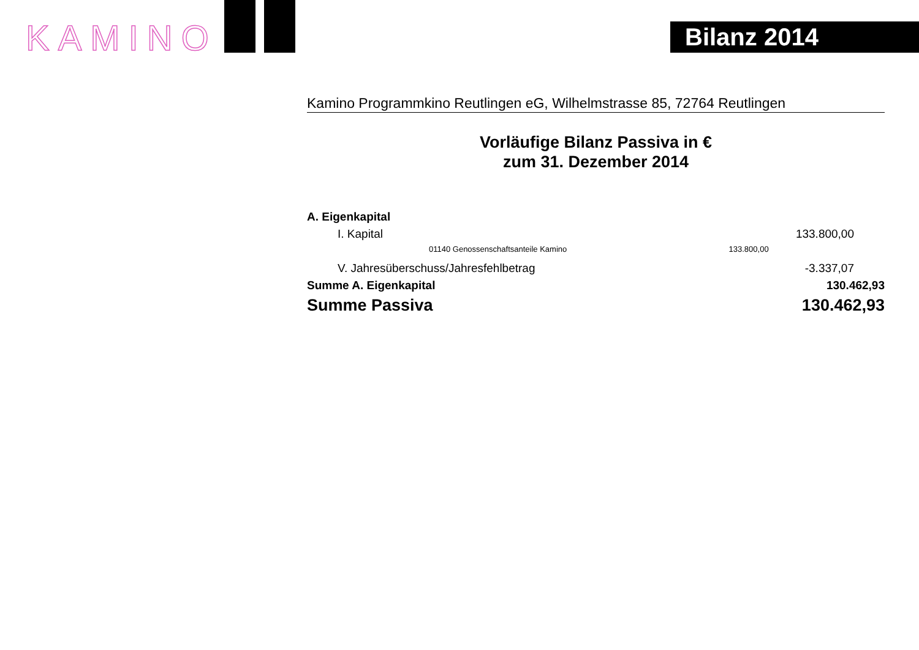KAMINO Bilanz 2014
Kamino Programmkino Reutlingen eG, Wilhelmstrasse 85, 72764 Reutlingen
Vorläufige Bilanz Passiva in €
zum 31. Dezember 2014
| A. Eigenkapital | | |
| I. Kapital | | 133.800,00 |
| 01140 Genossenschaftsanteile Kamino | 133.800,00 | |
| V. Jahresüberschuss/Jahresfehlbetrag | | -3.337,07 |
| Summe A. Eigenkapital | | 130.462,93 |
| Summe Passiva | | 130.462,93 |